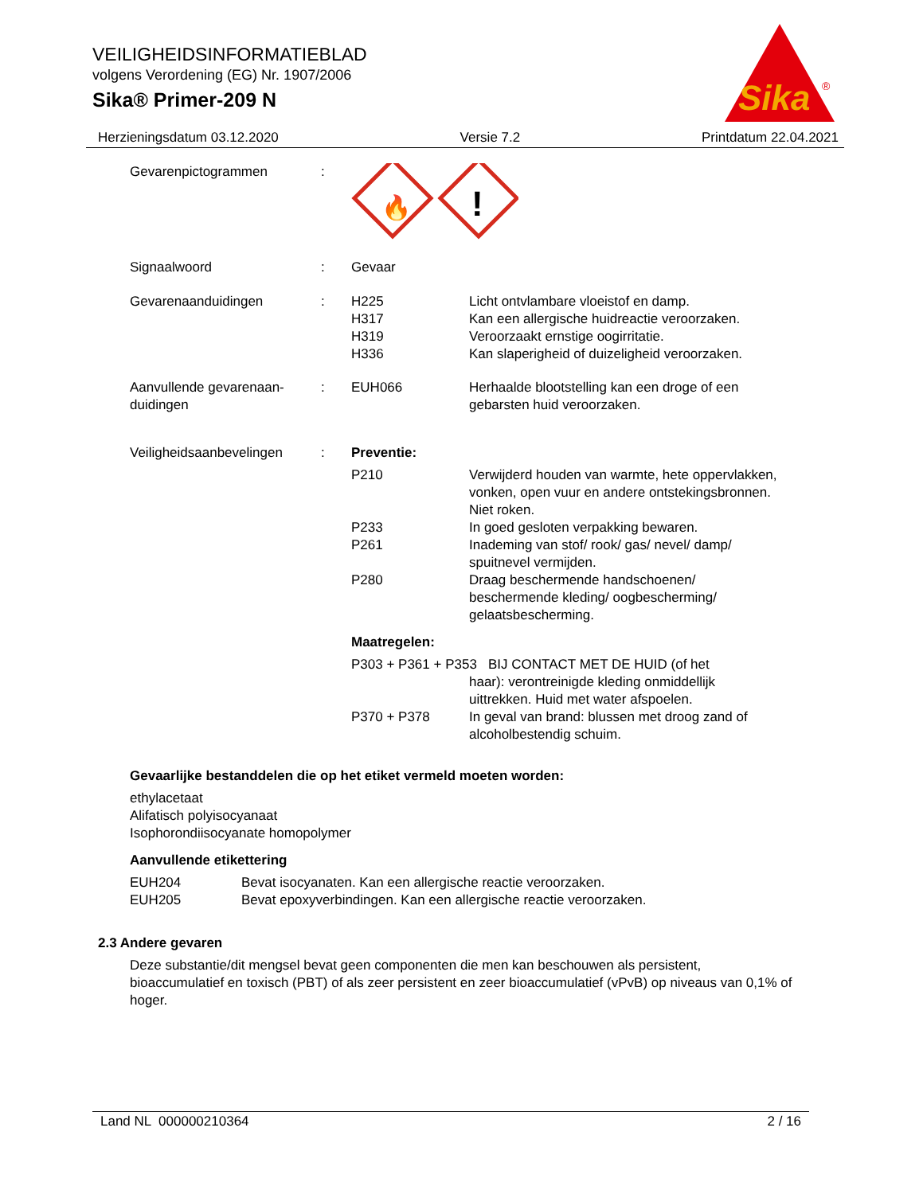VEILIGHEIDSINFORMATIEBLAD
volgens Verordening (EG) Nr. 1907/2006
Sika® Primer-209 N
Sika
®
Herzieningsdatum 03.12.2020 Versie 7.2 Printdatum 22.04.2021
Gevarenpictogrammen :
🔥
!
Signaalwoord : Gevaar
Gevarenaanduidingen : H225
H317
H319
H336
Licht ontvlambare vloeistof en damp.
Kan een allergische huidreactie veroorzaken.
Veroorzaakt ernstige oogirritatie.
Kan slaperigheid of duizeligheid veroorzaken.
Aanvullende gevarenaan-
duidingen
: EUH066 Herhaalde blootstelling kan een droge of een gebarsten huid veroorzaken.
Veiligheidsaanbevelingen
: Preventie:
P210 Verwijderd houden van warmte, hete oppervlakken, vonken, open vuur en andere ontstekingsbronnen. Niet roken.
P233 In goed gesloten verpakking bewaren.
P261 Inademing van stof/ rook/ gas/ nevel/ damp/ spuitnevel vermijden.
P280 Draag beschermende handschoenen/ beschermende kleding/ oogbescherming/ gelaatsbescherming.
Maatregelen:
P303 + P361 + P353 BIJ CONTACT MET DE HUID (of het
haar): verontreinigde kleding onmiddellijk uittrekken. Huid met water afspoelen.
P370 + P378 In geval van brand: blussen met droog zand of alcoholbestendig schuim.
Gevaarlijke bestanddelen die op het etiket vermeld moeten worden:
ethylacetaat
Alifatisch polyisocyanaat
Isophorondiisocyanate homopolymer
Aanvullende etikettering
EUH204 Bevat isocyanaten. Kan een allergische reactie veroorzaken.
EUH205 Bevat epoxyverbindingen. Kan een allergische reactie veroorzaken.
2.3 Andere gevaren
Deze substantie/dit mengsel bevat geen componenten die men kan beschouwen als persistent, bioaccumulatief en toxisch (PBT) of als zeer persistent en zeer bioaccumulatief (vPvB) op niveaus van 0,1% of hoger.
Land NL 000000210364 2 / 16